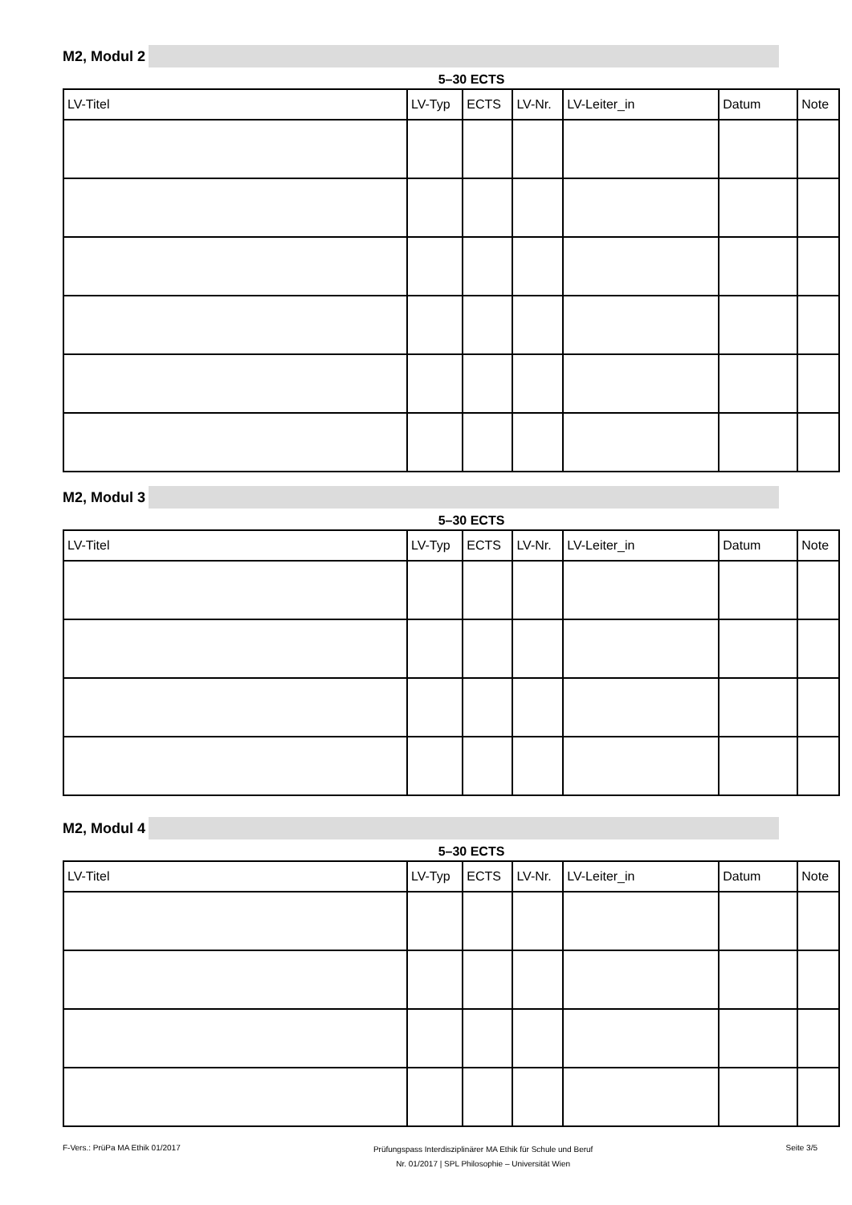M2, Modul 2
5–30 ECTS
| LV-Titel | LV-Typ | ECTS | LV-Nr. | LV-Leiter_in | Datum | Note |
| --- | --- | --- | --- | --- | --- | --- |
M2, Modul 3
5–30 ECTS
| LV-Titel | LV-Typ | ECTS | LV-Nr. | LV-Leiter_in | Datum | Note |
| --- | --- | --- | --- | --- | --- | --- |
M2, Modul 4
5–30 ECTS
| LV-Titel | LV-Typ | ECTS | LV-Nr. | LV-Leiter_in | Datum | Note |
| --- | --- | --- | --- | --- | --- | --- |
F-Vers.: PrüPa MA Ethik 01/2017
Prüfungspass Interdisziplinärer MA Ethik für Schule und Beruf
Nr. 01/2017 | SPL Philosophie – Universität Wien
Seite 3/5